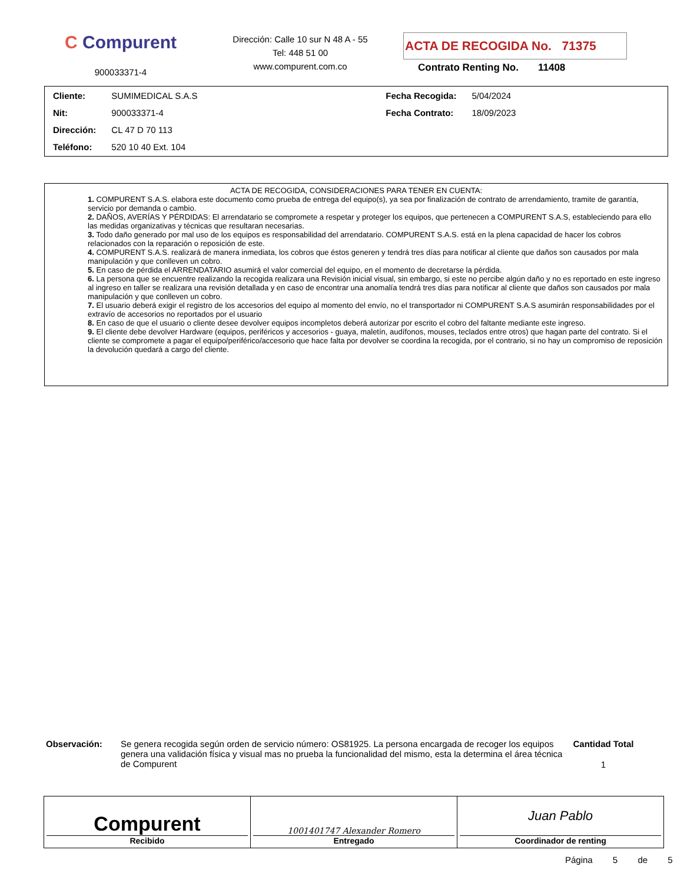C Compurent
900033371-4
Dirección: Calle 10 sur N 48 A - 55
Tel: 448 51 00
www.compurent.com.co
ACTA DE RECOGIDA No. 71375
Contrato Renting No. 11408
| Cliente: | SUMIMEDICAL S.A.S | Fecha Recogida: | 5/04/2024 |
| Nit: | 900033371-4 | Fecha Contrato: | 18/09/2023 |
| Dirección: | CL 47 D 70 113 | | |
| Teléfono: | 520 10 40 Ext. 104 | | |
ACTA DE RECOGIDA, CONSIDERACIONES PARA TENER EN CUENTA:
1. COMPURENT S.A.S. elabora este documento como prueba de entrega del equipo(s), ya sea por finalización de contrato de arrendamiento, tramite de garantía, servicio por demanda o cambio.
2. DAÑOS, AVERÍAS Y PÉRDIDAS: El arrendatario se compromete a respetar y proteger los equipos, que pertenecen a COMPURENT S.A.S, estableciendo para ello las medidas organizativas y técnicas que resultaran necesarias.
3. Todo daño generado por mal uso de los equipos es responsabilidad del arrendatario. COMPURENT S.A.S. está en la plena capacidad de hacer los cobros relacionados con la reparación o reposición de este.
4. COMPURENT S.A.S. realizará de manera inmediata, los cobros que éstos generen y tendrá tres días para notificar al cliente que daños son causados por mala manipulación y que conlleven un cobro.
5. En caso de pérdida el ARRENDATARIO asumirá el valor comercial del equipo, en el momento de decretarse la pérdida.
6. La persona que se encuentre realizando la recogida realizara una Revisión inicial visual, sin embargo, si este no percibe algún daño y no es reportado en este ingreso al ingreso en taller se realizara una revisión detallada y en caso de encontrar una anomalía tendrá tres días para notificar al cliente que daños son causados por mala manipulación y que conlleven un cobro.
7. El usuario deberá exigir el registro de los accesorios del equipo al momento del envío, no el transportador ni COMPURENT S.A.S asumirán responsabilidades por el extravío de accesorios no reportados por el usuario
8. En caso de que el usuario o cliente desee devolver equipos incompletos deberá autorizar por escrito el cobro del faltante mediante este ingreso.
9. El cliente debe devolver Hardware (equipos, periféricos y accesorios - guaya, maletín, audífonos, mouses, teclados entre otros) que hagan parte del contrato. Si el cliente se compromete a pagar el equipo/periférico/accesorio que hace falta por devolver se coordina la recogida, por el contrario, si no hay un compromiso de reposición la devolución quedará a cargo del cliente.
Observación: Se genera recogida según orden de servicio número: OS81925. La persona encargada de recoger los equipos genera una validación física y visual mas no prueba la funcionalidad del mismo, esta la determina el área técnica de Compurent
Cantidad Total
1
Compurent
Recibido
1001401747 Alexander Romero
Entregado
Juan Pablo
Coordinador de renting
Página 5 de 5